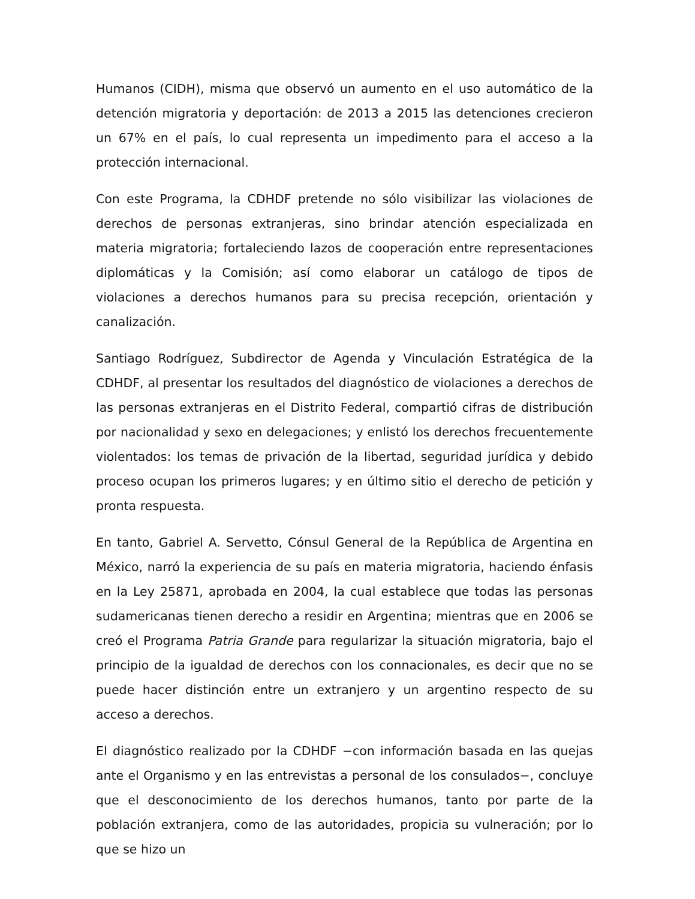Humanos (CIDH), misma que observó un aumento en el uso automático de la detención migratoria y deportación: de 2013 a 2015 las detenciones crecieron un 67% en el país, lo cual representa un impedimento para el acceso a la protección internacional.
Con este Programa, la CDHDF pretende no sólo visibilizar las violaciones de derechos de personas extranjeras, sino brindar atención especializada en materia migratoria; fortaleciendo lazos de cooperación entre representaciones diplomáticas y la Comisión; así como elaborar un catálogo de tipos de violaciones a derechos humanos para su precisa recepción, orientación y canalización.
Santiago Rodríguez, Subdirector de Agenda y Vinculación Estratégica de la CDHDF, al presentar los resultados del diagnóstico de violaciones a derechos de las personas extranjeras en el Distrito Federal, compartió cifras de distribución por nacionalidad y sexo en delegaciones; y enlistó los derechos frecuentemente violentados: los temas de privación de la libertad, seguridad jurídica y debido proceso ocupan los primeros lugares; y en último sitio el derecho de petición y pronta respuesta.
En tanto, Gabriel A. Servetto, Cónsul General de la República de Argentina en México, narró la experiencia de su país en materia migratoria, haciendo énfasis en la Ley 25871, aprobada en 2004, la cual establece que todas las personas sudamericanas tienen derecho a residir en Argentina; mientras que en 2006 se creó el Programa Patria Grande para regularizar la situación migratoria, bajo el principio de la igualdad de derechos con los connacionales, es decir que no se puede hacer distinción entre un extranjero y un argentino respecto de su acceso a derechos.
El diagnóstico realizado por la CDHDF −con información basada en las quejas ante el Organismo y en las entrevistas a personal de los consulados−, concluye que el desconocimiento de los derechos humanos, tanto por parte de la población extranjera, como de las autoridades, propicia su vulneración; por lo que se hizo un